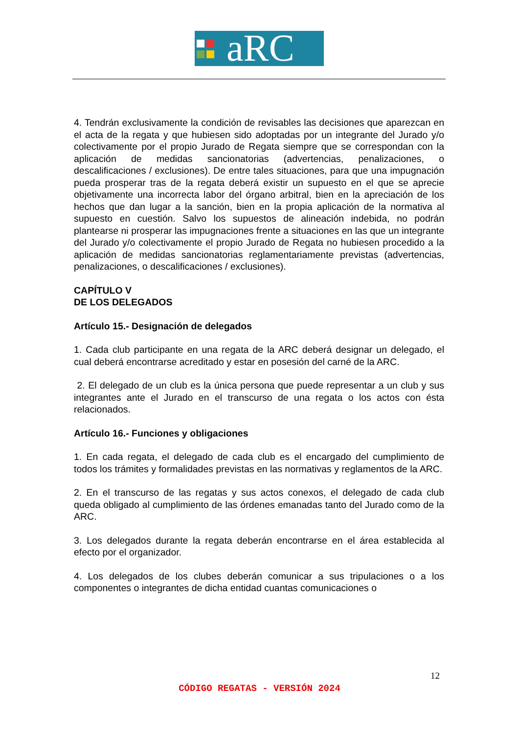aRC
4. Tendrán exclusivamente la condición de revisables las decisiones que aparezcan en el acta de la regata y que hubiesen sido adoptadas por un integrante del Jurado y/o colectivamente por el propio Jurado de Regata siempre que se correspondan con la aplicación de medidas sancionatorias (advertencias, penalizaciones, o descalificaciones / exclusiones). De entre tales situaciones, para que una impugnación pueda prosperar tras de la regata deberá existir un supuesto en el que se aprecie objetivamente una incorrecta labor del órgano arbitral, bien en la apreciación de los hechos que dan lugar a la sanción, bien en la propia aplicación de la normativa al supuesto en cuestión. Salvo los supuestos de alineación indebida, no podrán plantearse ni prosperar las impugnaciones frente a situaciones en las que un integrante del Jurado y/o colectivamente el propio Jurado de Regata no hubiesen procedido a la aplicación de medidas sancionatorias reglamentariamente previstas (advertencias, penalizaciones, o descalificaciones / exclusiones).
CAPÍTULO V
DE LOS DELEGADOS
Artículo 15.- Designación de delegados
1. Cada club participante en una regata de la ARC deberá designar un delegado, el cual deberá encontrarse acreditado y estar en posesión del carné de la ARC.
2. El delegado de un club es la única persona que puede representar a un club y sus integrantes ante el Jurado en el transcurso de una regata o los actos con ésta relacionados.
Artículo 16.- Funciones y obligaciones
1. En cada regata, el delegado de cada club es el encargado del cumplimiento de todos los trámites y formalidades previstas en las normativas y reglamentos de la ARC.
2. En el transcurso de las regatas y sus actos conexos, el delegado de cada club queda obligado al cumplimiento de las órdenes emanadas tanto del Jurado como de la ARC.
3. Los delegados durante la regata deberán encontrarse en el área establecida al efecto por el organizador.
4. Los delegados de los clubes deberán comunicar a sus tripulaciones o a los componentes o integrantes de dicha entidad cuantas comunicaciones o
12
CÓDIGO REGATAS - VERSIÓN 2024